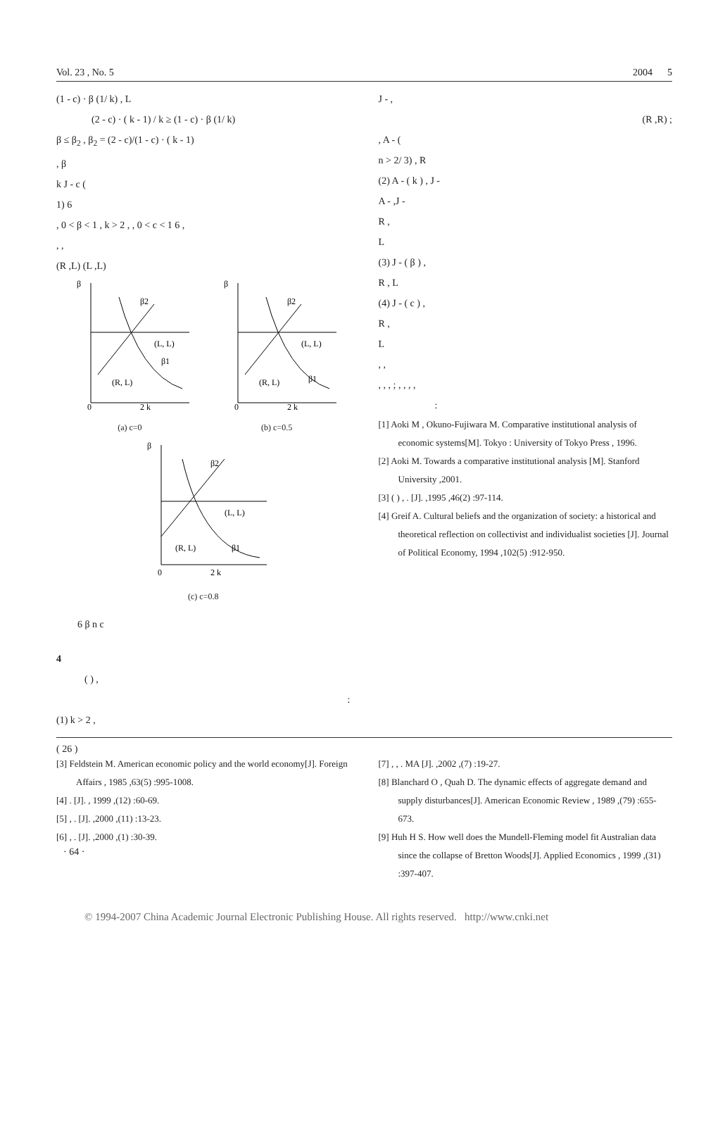Vol. 23 , No. 5 2004 5
(1 - c) · β (1/ k) , L
(2 - c) · ( k - 1) / k ≥ (1 - c) · β (1/ k)
β ≤ β<sub>2</sub> , β<sub>2</sub> = (2 - c)/(1 - c) · ( k - 1)
, β
k J - c (
1) 6
, 0 < β < 1 , k > 2 , , 0 < c < 1 6 ,
, ,
(R ,L) (L ,L)
β
β2
(L, L)
(R, L)
β1
0
2 k
(a) c=0
β
β2
(L, L)
(R, L)
β1
0
2 k
(b) c=0.5
β
β2
(L, L)
(R, L)
β1
0
2 k
(c) c=0.8
6 β n c
4
( ) ,
:
(1) k > 2 ,
J - ,
(R ,R) ;
, A - (
n > 2/ 3) , R
(2) A - ( k ) , J -
A - ,J -
R ,
L
(3) J - ( β ) ,
R , L
(4) J - ( c ) ,
R ,
L
, ,
, , , ; , , , ,
:
[1] Aoki M , Okuno-Fujiwara M. Comparative institutional analysis of economic systems[M]. Tokyo : University of Tokyo Press , 1996.
[2] Aoki M. Towards a comparative institutional analysis [M]. Stanford University ,2001.
[3] ( ) , . [J]. ,1995 ,46(2) :97-114.
[4] Greif A. Cultural beliefs and the organization of society: a historical and theoretical reflection on collectivist and individualist societies [J]. Journal of Political Economy, 1994 ,102(5) :912-950.
( 26 )
[3] Feldstein M. American economic policy and the world economy[J]. Foreign Affairs , 1985 ,63(5) :995-1008.
[4] . [J]. , 1999 ,(12) :60-69.
[5] , . [J]. ,2000 ,(11) :13-23.
[6] , . [J]. ,2000 ,(1) :30-39.
· 64 ·
[7] , , . MA [J]. ,2002 ,(7) :19-27.
[8] Blanchard O , Quah D. The dynamic effects of aggregate demand and supply disturbances[J]. American Economic Review , 1989 ,(79) :655-673.
[9] Huh H S. How well does the Mundell-Fleming model fit Australian data since the collapse of Bretton Woods[J]. Applied Economics , 1999 ,(31) :397-407.
© 1994-2007 China Academic Journal Electronic Publishing House. All rights reserved. http://www.cnki.net